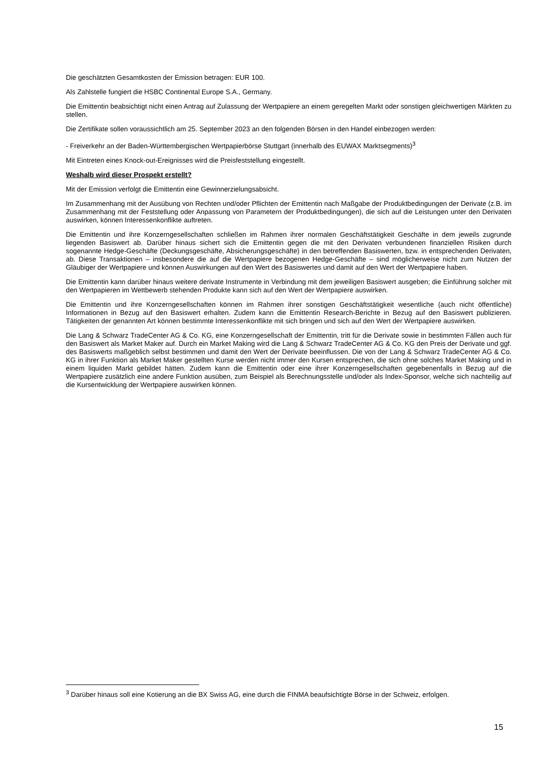Die geschätzten Gesamtkosten der Emission betragen: EUR 100.
Als Zahlstelle fungiert die HSBC Continental Europe S.A., Germany.
Die Emittentin beabsichtigt nicht einen Antrag auf Zulassung der Wertpapiere an einem geregelten Markt oder sonstigen gleichwertigen Märkten zu stellen.
Die Zertifikate sollen voraussichtlich am 25. September 2023 an den folgenden Börsen in den Handel einbezogen werden:
- Freiverkehr an der Baden-Württembergischen Wertpapierbörse Stuttgart (innerhalb des EUWAX Marktsegments)<sup>3</sup>
Mit Eintreten eines Knock-out-Ereignisses wird die Preisfeststellung eingestellt.
Weshalb wird dieser Prospekt erstellt?
Mit der Emission verfolgt die Emittentin eine Gewinnerzielungsabsicht.
Im Zusammenhang mit der Ausübung von Rechten und/oder Pflichten der Emittentin nach Maßgabe der Produktbedingungen der Derivate (z.B. im Zusammenhang mit der Feststellung oder Anpassung von Parametern der Produktbedingungen), die sich auf die Leistungen unter den Derivaten auswirken, können Interessenkonflikte auftreten.
Die Emittentin und ihre Konzerngesellschaften schließen im Rahmen ihrer normalen Geschäftstätigkeit Geschäfte in dem jeweils zugrunde liegenden Basiswert ab. Darüber hinaus sichert sich die Emittentin gegen die mit den Derivaten verbundenen finanziellen Risiken durch sogenannte Hedge-Geschäfte (Deckungsgeschäfte, Absicherungsgeschäfte) in den betreffenden Basiswerten, bzw. in entsprechenden Derivaten, ab. Diese Transaktionen – insbesondere die auf die Wertpapiere bezogenen Hedge-Geschäfte – sind möglicherweise nicht zum Nutzen der Gläubiger der Wertpapiere und können Auswirkungen auf den Wert des Basiswertes und damit auf den Wert der Wertpapiere haben.
Die Emittentin kann darüber hinaus weitere derivate Instrumente in Verbindung mit dem jeweiligen Basiswert ausgeben; die Einführung solcher mit den Wertpapieren im Wettbewerb stehenden Produkte kann sich auf den Wert der Wertpapiere auswirken.
Die Emittentin und ihre Konzerngesellschaften können im Rahmen ihrer sonstigen Geschäftstätigkeit wesentliche (auch nicht öffentliche) Informationen in Bezug auf den Basiswert erhalten. Zudem kann die Emittentin Research-Berichte in Bezug auf den Basiswert publizieren. Tätigkeiten der genannten Art können bestimmte Interessenkonflikte mit sich bringen und sich auf den Wert der Wertpapiere auswirken.
Die Lang & Schwarz TradeCenter AG & Co. KG, eine Konzerngesellschaft der Emittentin, tritt für die Derivate sowie in bestimmten Fällen auch für den Basiswert als Market Maker auf. Durch ein Market Making wird die Lang & Schwarz TradeCenter AG & Co. KG den Preis der Derivate und ggf. des Basiswerts maßgeblich selbst bestimmen und damit den Wert der Derivate beeinflussen. Die von der Lang & Schwarz TradeCenter AG & Co. KG in ihrer Funktion als Market Maker gestellten Kurse werden nicht immer den Kursen entsprechen, die sich ohne solches Market Making und in einem liquiden Markt gebildet hätten. Zudem kann die Emittentin oder eine ihrer Konzerngesellschaften gegebenenfalls in Bezug auf die Wertpapiere zusätzlich eine andere Funktion ausüben, zum Beispiel als Berechnungsstelle und/oder als Index-Sponsor, welche sich nachteilig auf die Kursentwicklung der Wertpapiere auswirken können.
<sup>3</sup> Darüber hinaus soll eine Kotierung an die BX Swiss AG, eine durch die FINMA beaufsichtigte Börse in der Schweiz, erfolgen.
15